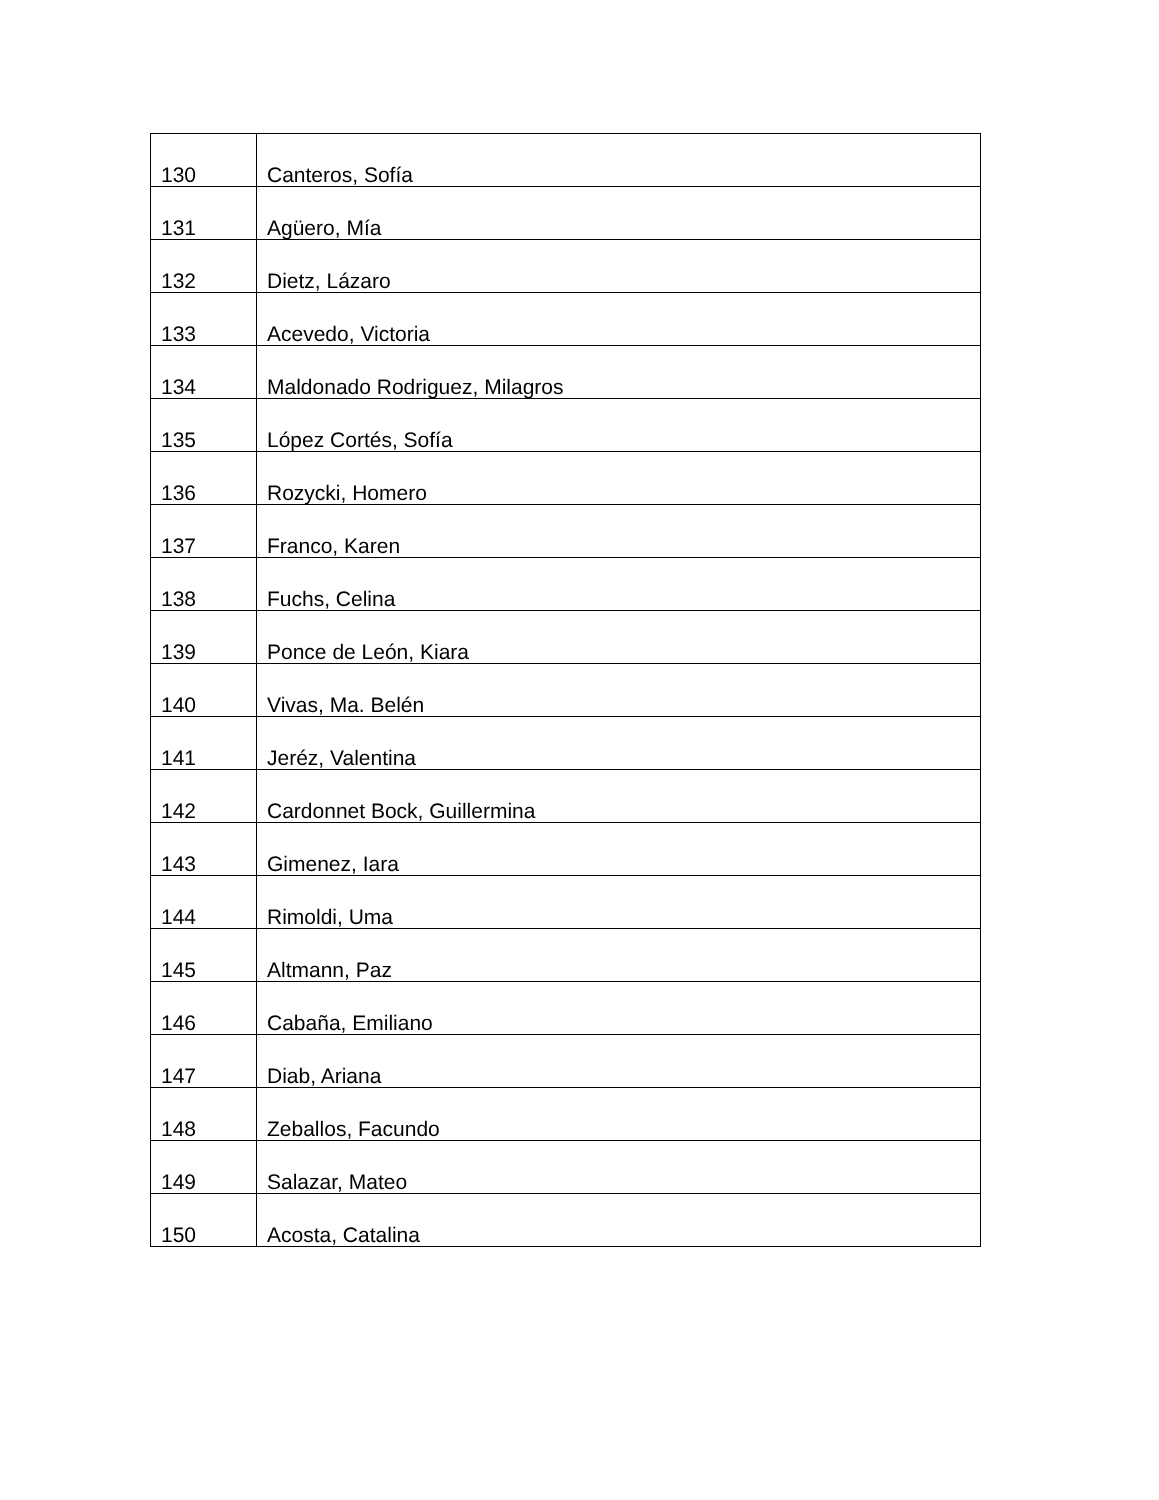| 130 | Canteros, Sofía |
| 131 | Agüero, Mía |
| 132 | Dietz, Lázaro |
| 133 | Acevedo, Victoria |
| 134 | Maldonado Rodriguez, Milagros |
| 135 | López Cortés, Sofía |
| 136 | Rozycki, Homero |
| 137 | Franco, Karen |
| 138 | Fuchs, Celina |
| 139 | Ponce de León, Kiara |
| 140 | Vivas, Ma. Belén |
| 141 | Jeréz, Valentina |
| 142 | Cardonnet Bock, Guillermina |
| 143 | Gimenez, Iara |
| 144 | Rimoldi, Uma |
| 145 | Altmann, Paz |
| 146 | Cabaña, Emiliano |
| 147 | Diab, Ariana |
| 148 | Zeballos, Facundo |
| 149 | Salazar, Mateo |
| 150 | Acosta, Catalina |